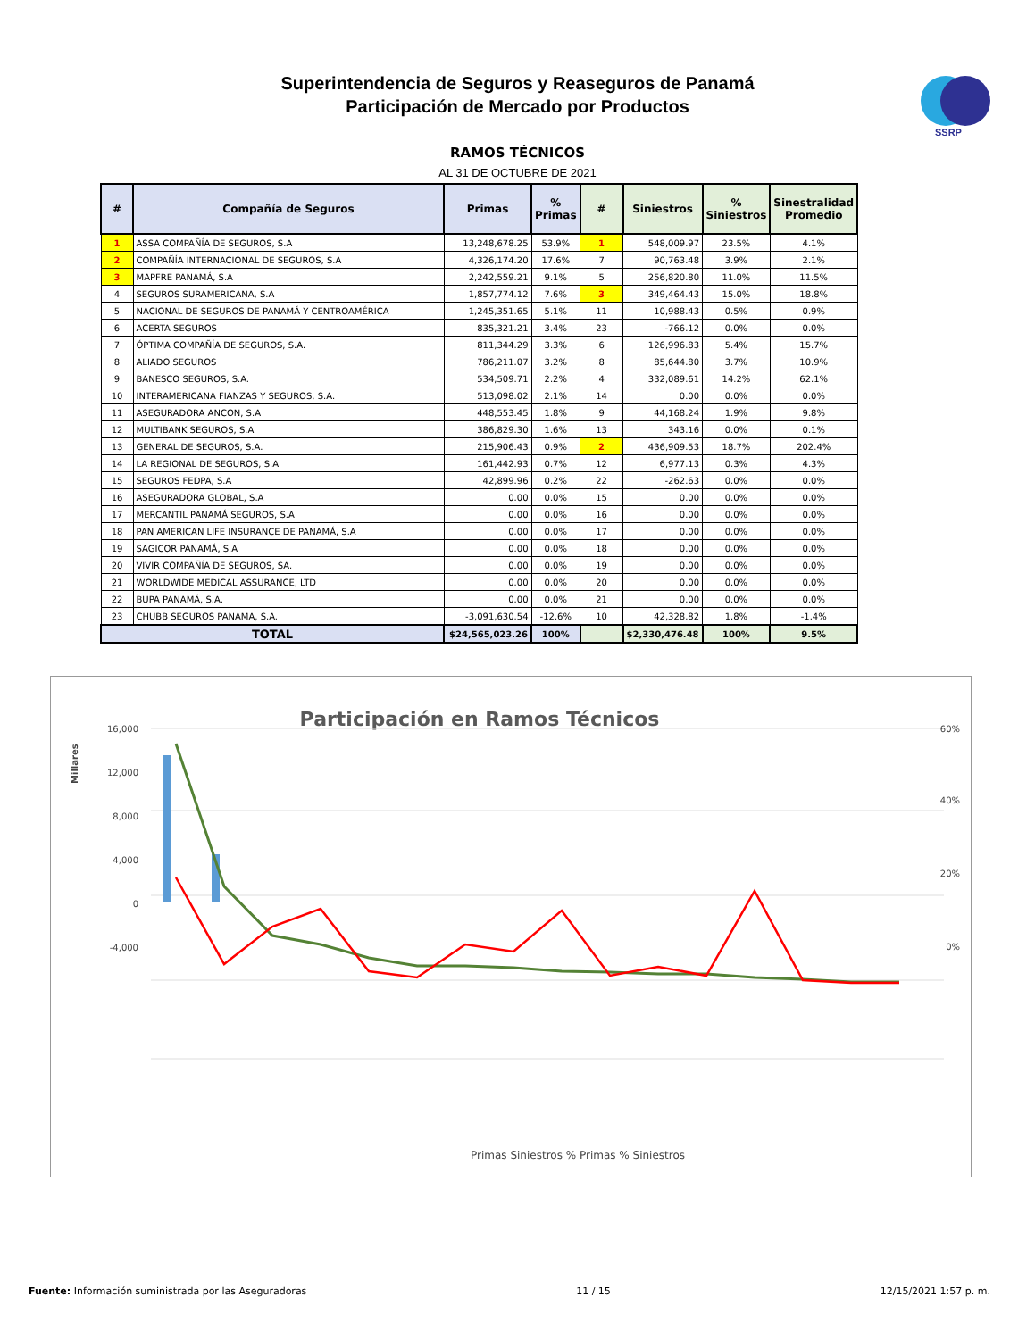Superintendencia de Seguros y Reaseguros de Panamá
Participación de Mercado por Productos
SSRP
RAMOS TÉCNICOS
AL 31 DE OCTUBRE DE 2021
| # | Compañía de Seguros | Primas | % Primas | # | Siniestros | % Siniestros | Sinestralidad Promedio |
| --- | --- | --- | --- | --- | --- | --- | --- |
| 1 | ASSA COMPAÑÍA DE SEGUROS, S.A | 13,248,678.25 | 53.9% | 1 | 548,009.97 | 23.5% | 4.1% |
| 2 | COMPAÑÍA INTERNACIONAL DE SEGUROS, S.A | 4,326,174.20 | 17.6% | 7 | 90,763.48 | 3.9% | 2.1% |
| 3 | MAPFRE PANAMÁ, S.A | 2,242,559.21 | 9.1% | 5 | 256,820.80 | 11.0% | 11.5% |
| 4 | SEGUROS SURAMERICANA, S.A | 1,857,774.12 | 7.6% | 3 | 349,464.43 | 15.0% | 18.8% |
| 5 | NACIONAL DE SEGUROS DE PANAMÁ Y CENTROAMÉRICA | 1,245,351.65 | 5.1% | 11 | 10,988.43 | 0.5% | 0.9% |
| 6 | ACERTA SEGUROS | 835,321.21 | 3.4% | 23 | -766.12 | 0.0% | 0.0% |
| 7 | ÓPTIMA COMPAÑÍA DE SEGUROS, S.A. | 811,344.29 | 3.3% | 6 | 126,996.83 | 5.4% | 15.7% |
| 8 | ALIADO SEGUROS | 786,211.07 | 3.2% | 8 | 85,644.80 | 3.7% | 10.9% |
| 9 | BANESCO SEGUROS, S.A. | 534,509.71 | 2.2% | 4 | 332,089.61 | 14.2% | 62.1% |
| 10 | INTERAMERICANA FIANZAS Y SEGUROS, S.A. | 513,098.02 | 2.1% | 14 | 0.00 | 0.0% | 0.0% |
| 11 | ASEGURADORA ANCON, S.A | 448,553.45 | 1.8% | 9 | 44,168.24 | 1.9% | 9.8% |
| 12 | MULTIBANK SEGUROS, S.A | 386,829.30 | 1.6% | 13 | 343.16 | 0.0% | 0.1% |
| 13 | GENERAL DE SEGUROS, S.A. | 215,906.43 | 0.9% | 2 | 436,909.53 | 18.7% | 202.4% |
| 14 | LA REGIONAL DE SEGUROS, S.A | 161,442.93 | 0.7% | 12 | 6,977.13 | 0.3% | 4.3% |
| 15 | SEGUROS FEDPA, S.A | 42,899.96 | 0.2% | 22 | -262.63 | 0.0% | 0.0% |
| 16 | ASEGURADORA GLOBAL, S.A | 0.00 | 0.0% | 15 | 0.00 | 0.0% | 0.0% |
| 17 | MERCANTIL PANAMÁ SEGUROS, S.A | 0.00 | 0.0% | 16 | 0.00 | 0.0% | 0.0% |
| 18 | PAN AMERICAN LIFE INSURANCE DE PANAMÁ, S.A | 0.00 | 0.0% | 17 | 0.00 | 0.0% | 0.0% |
| 19 | SAGICOR PANAMÁ, S.A | 0.00 | 0.0% | 18 | 0.00 | 0.0% | 0.0% |
| 20 | VIVIR COMPAÑÍA DE SEGUROS, SA. | 0.00 | 0.0% | 19 | 0.00 | 0.0% | 0.0% |
| 21 | WORLDWIDE MEDICAL ASSURANCE, LTD | 0.00 | 0.0% | 20 | 0.00 | 0.0% | 0.0% |
| 22 | BUPA PANAMÁ, S.A. | 0.00 | 0.0% | 21 | 0.00 | 0.0% | 0.0% |
| 23 | CHUBB SEGUROS PANAMA, S.A. | -3,091,630.54 | -12.6% | 10 | 42,328.82 | 1.8% | -1.4% |
| TOTAL | | $24,565,023.26 | 100% | | $2,330,476.48 | 100% | 9.5% |
Participación en Ramos Técnicos
16,000
12,000
8,000
4,000
0
-4,000
60%
40%
20%
0%
Millares
Primas Siniestros % Primas % Siniestros
Fuente: Información suministrada por las Aseguradoras 11 / 15 12/15/2021 1:57 p. m.